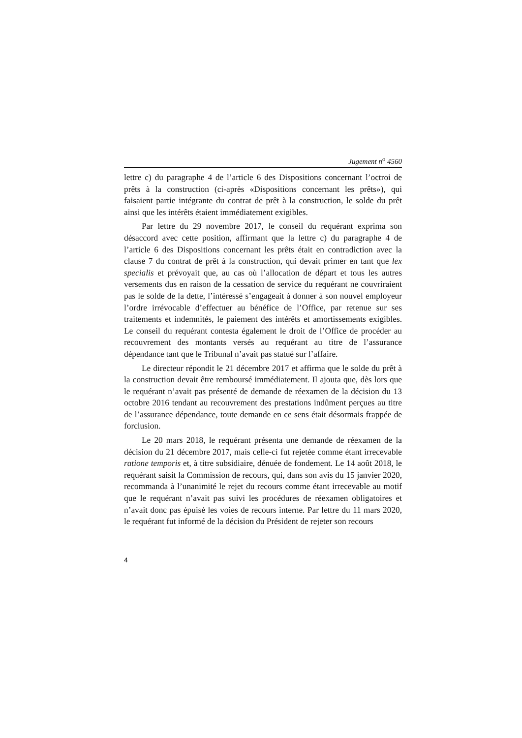Jugement n<sup>o</sup> 4560
lettre c) du paragraphe 4 de l’article 6 des Dispositions concernant l’octroi de prêts à la construction (ci-après «Dispositions concernant les prêts»), qui faisaient partie intégrante du contrat de prêt à la construction, le solde du prêt ainsi que les intérêts étaient immédiatement exigibles.
Par lettre du 29 novembre 2017, le conseil du requérant exprima son désaccord avec cette position, affirmant que la lettre c) du paragraphe 4 de l’article 6 des Dispositions concernant les prêts était en contradiction avec la clause 7 du contrat de prêt à la construction, qui devait primer en tant que lex specialis et prévoyait que, au cas où l’allocation de départ et tous les autres versements dus en raison de la cessation de service du requérant ne couvriraient pas le solde de la dette, l’intéressé s’engageait à donner à son nouvel employeur l’ordre irrévocable d’effectuer au bénéfice de l’Office, par retenue sur ses traitements et indemnités, le paiement des intérêts et amortissements exigibles. Le conseil du requérant contesta également le droit de l’Office de procéder au recouvrement des montants versés au requérant au titre de l’assurance dépendance tant que le Tribunal n’avait pas statué sur l’affaire.
Le directeur répondit le 21 décembre 2017 et affirma que le solde du prêt à la construction devait être remboursé immédiatement. Il ajouta que, dès lors que le requérant n’avait pas présenté de demande de réexamen de la décision du 13 octobre 2016 tendant au recouvrement des prestations indûment perçues au titre de l’assurance dépendance, toute demande en ce sens était désormais frappée de forclusion.
Le 20 mars 2018, le requérant présenta une demande de réexamen de la décision du 21 décembre 2017, mais celle-ci fut rejetée comme étant irrecevable ratione temporis et, à titre subsidiaire, dénuée de fondement. Le 14 août 2018, le requérant saisit la Commission de recours, qui, dans son avis du 15 janvier 2020, recommanda à l’unanimité le rejet du recours comme étant irrecevable au motif que le requérant n’avait pas suivi les procédures de réexamen obligatoires et n’avait donc pas épuisé les voies de recours interne. Par lettre du 11 mars 2020, le requérant fut informé de la décision du Président de rejeter son recours
4